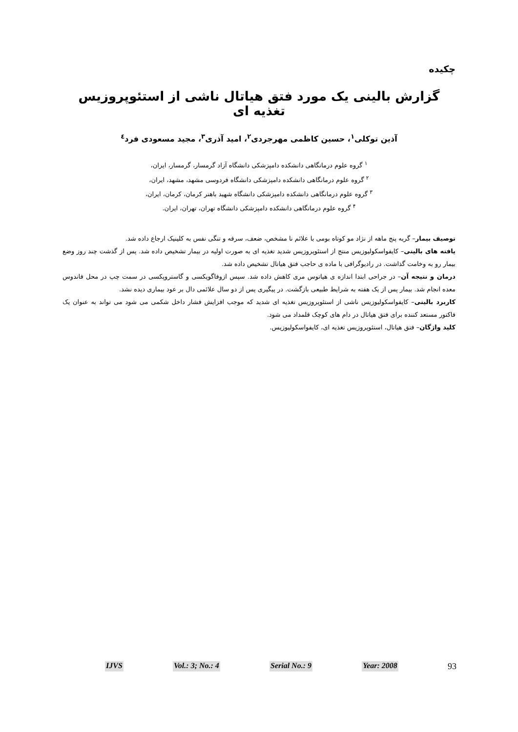چکیده
گزارش بالینی یک مورد فتق هیاتال ناشی از استئوپروزیس تغذیه ای
آذین توکلی<sup>۱</sup>، حسین کاظمی مهرجردی<sup>۲</sup>، امید آذری<sup>۳</sup>، مجید مسعودی فرد<sup>٤</sup>
<sup>۱</sup> گروه علوم درمانگاهی دانشکده دامپزشکی دانشگاه آزاد گرمسار، گرمسار، ایران،
<sup>۲</sup> گروه علوم درمانگاهی دانشکده دامپزشکی دانشگاه فردوسی مشهد، مشهد، ایران،
<sup>۳</sup> گروه علوم درمانگاهی دانشکده دامپزشکی دانشگاه شهید باهنر کرمان، کرمان، ایران،
<sup>۴</sup> گروه علوم درمانگاهی دانشکده دامپزشکی دانشگاه تهران، تهران، ایران.
توصیف بیمار– گربه پنج ماهه از نژاد مو کوتاه بومی با علائم نا مشخص، ضعف، سرفه و تنگی نفس به کلینیک ارجاع داده شد.
یافته های بالینی– کایفواسکولیوزیس منتج از استئوپروزیس شدید تغذیه ای به صورت اولیه در بیمار تشخیص داده شد. پس از گذشت چند روز وضع بیمار رو به وخامت گذاشت. در رادیوگرافی با ماده ی حاجب فتق هیاتال تشخیص داده شد.
درمان و نتیجه آن– در جراحی ابتدا اندازه ی هیاتوس مری کاهش داده شد. سپس ازوفاگوپکسی و گاستروپکسی در سمت چپ در محل فاندوس معده انجام شد. بیمار پس از یک هفته به شرایط طبیعی بازگشت. در پیگیری پس از دو سال علائمی دال بر عود بیماری دیده نشد.
کاربرد بالینی– کایفواسکولیوزیس ناشی از استئوپروزیس تغذیه ای شدید که موجب افزایش فشار داخل شکمی می شود می تواند به عنوان یک فاکتور مستعد کننده برای فتق هیاتال در دام های کوچک قلمداد می شود.
کلید واژگان– فتق هیاتال، استئوپروزیس تغذیه ای، کایفواسکولیوزیس.
IJVS Vol.: 3; No.: 4 Serial No.: 9 Year: 2008 93